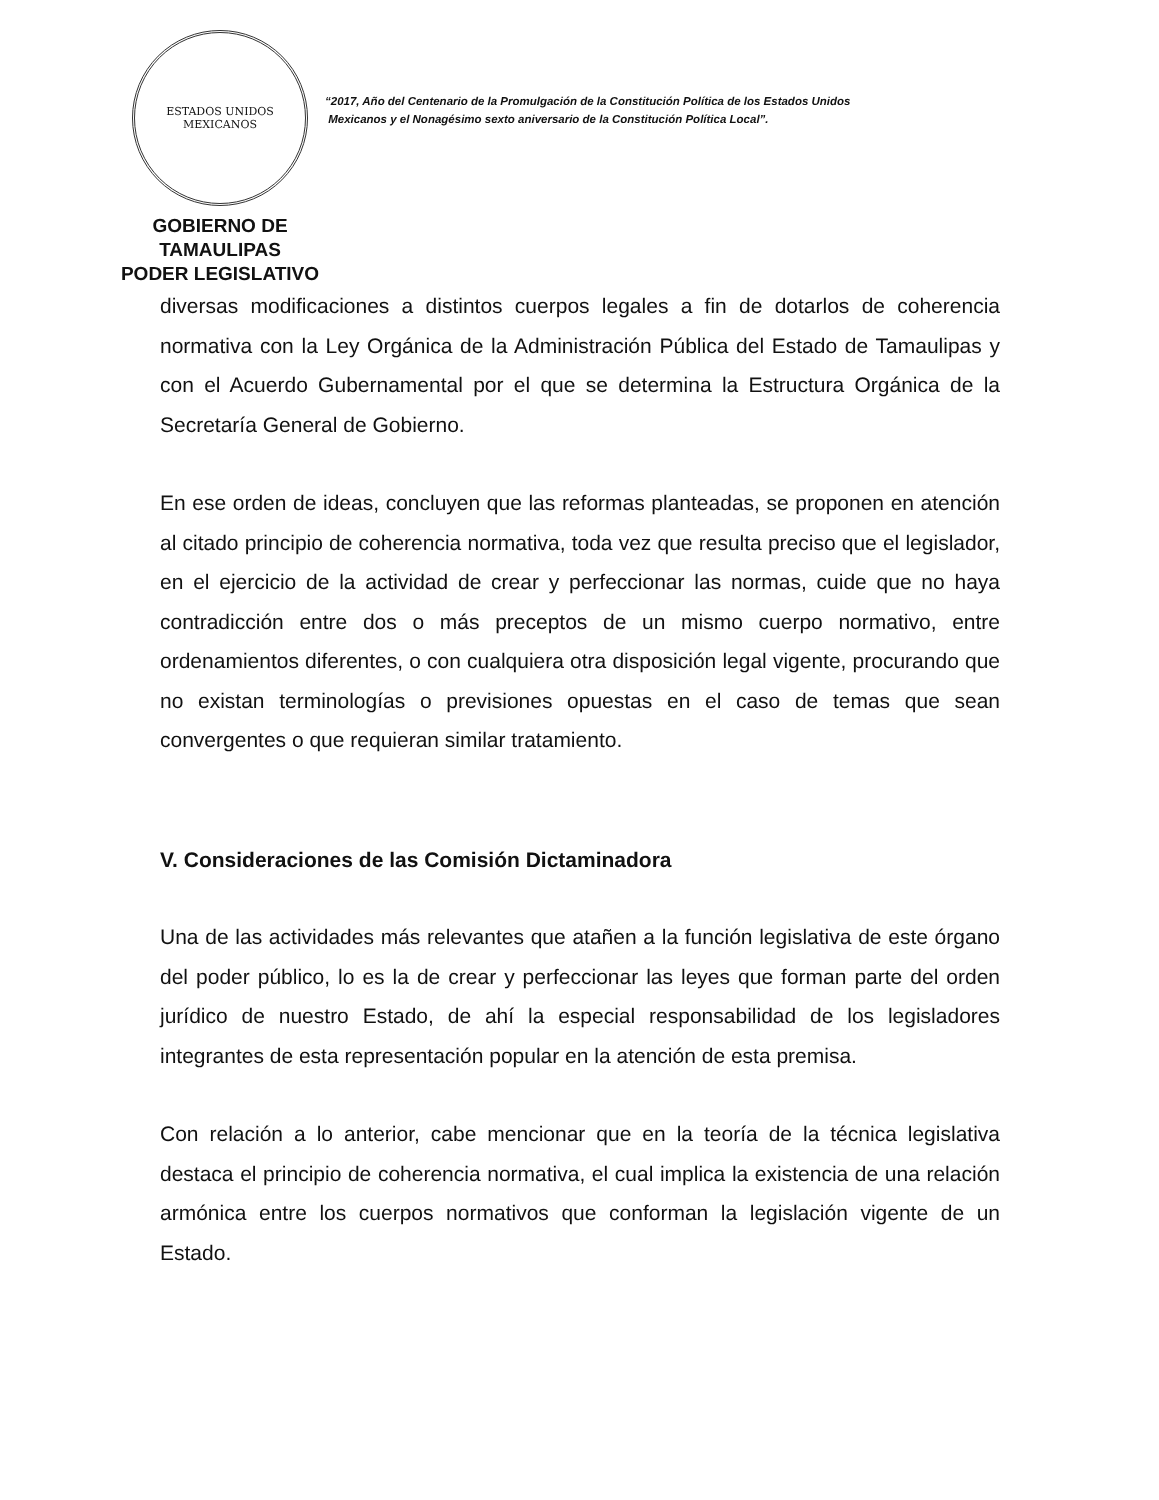ESTADOS UNIDOS MEXICANOS
GOBIERNO DE TAMAULIPAS
PODER LEGISLATIVO
“2017, Año del Centenario de la Promulgación de la Constitución Política de los Estados Unidos
Mexicanos y el Nonagésimo sexto aniversario de la Constitución Política Local”.
diversas modificaciones a distintos cuerpos legales a fin de dotarlos de coherencia normativa con la Ley Orgánica de la Administración Pública del Estado de Tamaulipas y con el Acuerdo Gubernamental por el que se determina la Estructura Orgánica de la Secretaría General de Gobierno.
En ese orden de ideas, concluyen que las reformas planteadas, se proponen en atención al citado principio de coherencia normativa, toda vez que resulta preciso que el legislador, en el ejercicio de la actividad de crear y perfeccionar las normas, cuide que no haya contradicción entre dos o más preceptos de un mismo cuerpo normativo, entre ordenamientos diferentes, o con cualquiera otra disposición legal vigente, procurando que no existan terminologías o previsiones opuestas en el caso de temas que sean convergentes o que requieran similar tratamiento.
V. Consideraciones de las Comisión Dictaminadora
Una de las actividades más relevantes que atañen a la función legislativa de este órgano del poder público, lo es la de crear y perfeccionar las leyes que forman parte del orden jurídico de nuestro Estado, de ahí la especial responsabilidad de los legisladores integrantes de esta representación popular en la atención de esta premisa.
Con relación a lo anterior, cabe mencionar que en la teoría de la técnica legislativa destaca el principio de coherencia normativa, el cual implica la existencia de una relación armónica entre los cuerpos normativos que conforman la legislación vigente de un Estado.